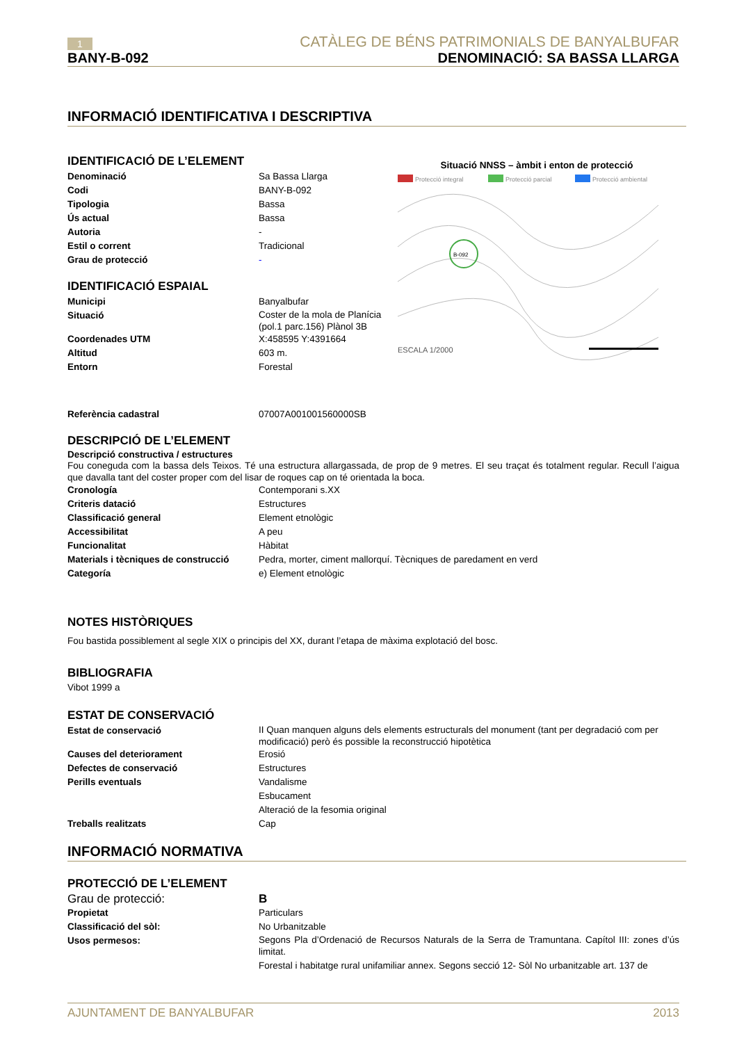1 CATÀLEG DE BÉNS PATRIMONIALS DE BANYALBUFAR
BANY-B-092 DENOMINACIÓ: SA BASSA LLARGA
INFORMACIÓ IDENTIFICATIVA I DESCRIPTIVA
IDENTIFICACIÓ DE L’ELEMENT
Denominació Sa Bassa Llarga
Codi BANY-B-092
Tipologia Bassa
Ús actual Bassa
Autoria -
Estil o corrent Tradicional
Grau de protecció -
IDENTIFICACIÓ ESPAIAL
Municipi Banyalbufar
Situació Coster de la mola de Planícia (pol.1 parc.156) Plànol 3B
Coordenades UTM X:458595 Y:4391664
Altitud 603 m.
Entorn Forestal
Situació NNSS – àmbit i enton de protecció
Protecció integral
Protecció parcial
Protecció ambiental
B-092
ESCALA 1/2000
Referència cadastral 07007A001001560000SB
DESCRIPCIÓ DE L’ELEMENT
Descripció constructiva / estructures
Fou coneguda com la bassa dels Teixos. Té una estructura allargassada, de prop de 9 metres. El seu traçat és totalment regular. Recull l’aigua que davalla tant del coster proper com del lisar de roques cap on té orientada la boca.
Cronología Contemporani s.XX
Criteris datació Estructures
Classificació general Element etnològic
Accessibilitat A peu
Funcionalitat Hàbitat
Materials i tècniques de construcció Pedra, morter, ciment mallorquí. Tècniques de paredament en verd
Categoría e) Element etnològic
NOTES HISTÒRIQUES
Fou bastida possiblement al segle XIX o principis del XX, durant l’etapa de màxima explotació del bosc.
BIBLIOGRAFIA
Vibot 1999 a
ESTAT DE CONSERVACIÓ
Estat de conservació II Quan manquen alguns dels elements estructurals del monument (tant per degradació com per modificació) però és possible la reconstrucció hipotètica
Causes del deteriorament Erosió
Defectes de conservació Estructures
Perills eventuals Vandalisme
Esbucament
Alteració de la fesomia original
Treballs realitzats Cap
INFORMACIÓ NORMATIVA
PROTECCIÓ DE L’ELEMENT
Grau de protecció: B
Propietat Particulars
Classificació del sòl: No Urbanitzable
Usos permesos:
Segons Pla d’Ordenació de Recursos Naturals de la Serra de Tramuntana. Capítol III: zones d’ús limitat.
Forestal i habitatge rural unifamiliar annex. Segons secció 12- Sòl No urbanitzable art. 137 de
AJUNTAMENT DE BANYALBUFAR 2013